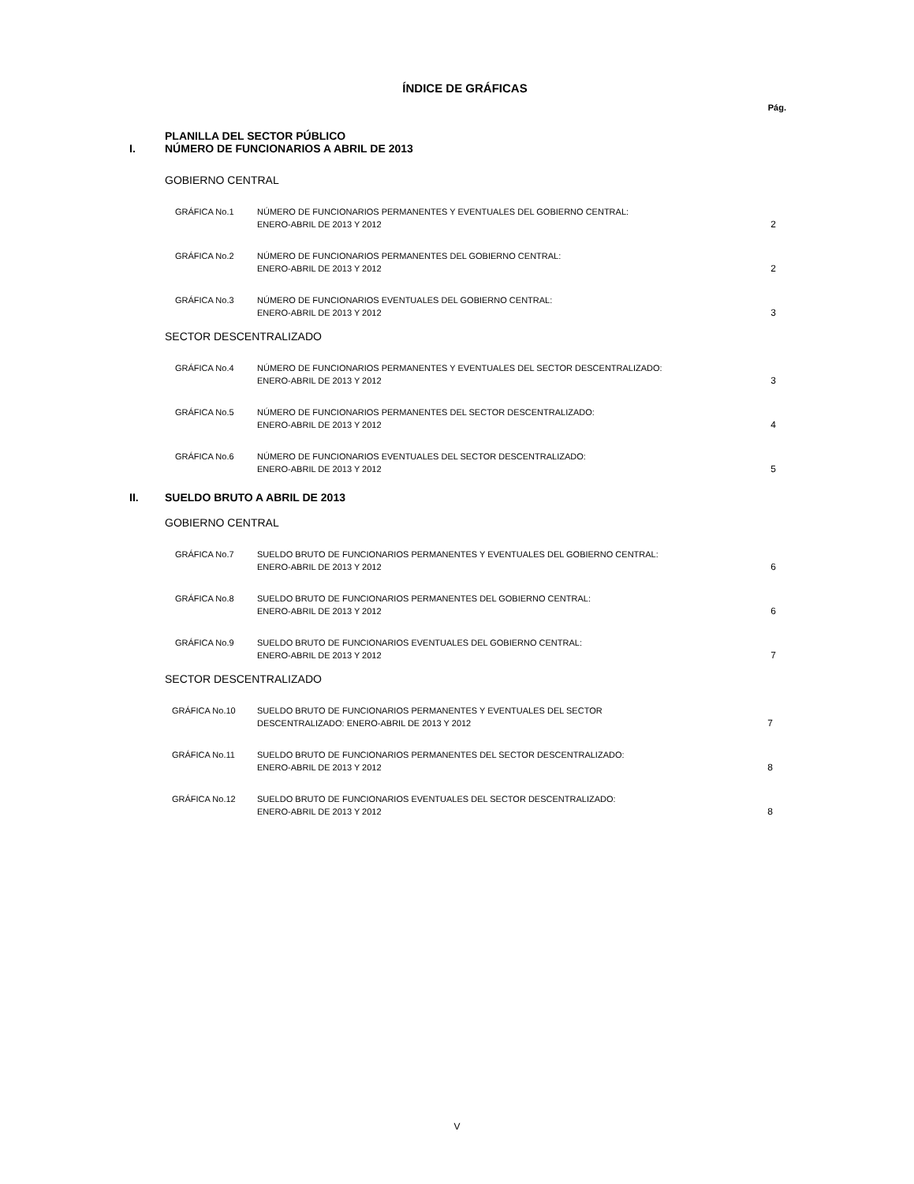ÍNDICE DE GRÁFICAS
Pág.
PLANILLA DEL SECTOR PÚBLICO
I. NÚMERO DE FUNCIONARIOS A ABRIL DE 2013
GOBIERNO CENTRAL
GRÁFICA No.1 NÚMERO DE FUNCIONARIOS PERMANENTES Y EVENTUALES DEL GOBIERNO CENTRAL:
ENERO-ABRIL DE 2013 Y 2012 2
GRÁFICA No.2 NÚMERO DE FUNCIONARIOS PERMANENTES DEL GOBIERNO CENTRAL:
ENERO-ABRIL DE 2013 Y 2012 2
GRÁFICA No.3 NÚMERO DE FUNCIONARIOS EVENTUALES DEL GOBIERNO CENTRAL:
ENERO-ABRIL DE 2013 Y 2012 3
SECTOR DESCENTRALIZADO
GRÁFICA No.4 NÚMERO DE FUNCIONARIOS PERMANENTES Y EVENTUALES DEL SECTOR DESCENTRALIZADO:
ENERO-ABRIL DE 2013 Y 2012 3
GRÁFICA No.5 NÚMERO DE FUNCIONARIOS PERMANENTES DEL SECTOR DESCENTRALIZADO:
ENERO-ABRIL DE 2013 Y 2012 4
GRÁFICA No.6 NÚMERO DE FUNCIONARIOS EVENTUALES DEL SECTOR DESCENTRALIZADO:
ENERO-ABRIL DE 2013 Y 2012 5
II. SUELDO BRUTO A ABRIL DE 2013
GOBIERNO CENTRAL
GRÁFICA No.7 SUELDO BRUTO DE FUNCIONARIOS PERMANENTES Y EVENTUALES DEL GOBIERNO CENTRAL:
ENERO-ABRIL DE 2013 Y 2012 6
GRÁFICA No.8 SUELDO BRUTO DE FUNCIONARIOS PERMANENTES DEL GOBIERNO CENTRAL:
ENERO-ABRIL DE 2013 Y 2012 6
GRÁFICA No.9 SUELDO BRUTO DE FUNCIONARIOS EVENTUALES DEL GOBIERNO CENTRAL:
ENERO-ABRIL DE 2013 Y 2012 7
SECTOR DESCENTRALIZADO
GRÁFICA No.10 SUELDO BRUTO DE FUNCIONARIOS PERMANENTES Y EVENTUALES DEL SECTOR
DESCENTRALIZADO: ENERO-ABRIL DE 2013 Y 2012 7
GRÁFICA No.11 SUELDO BRUTO DE FUNCIONARIOS PERMANENTES DEL SECTOR DESCENTRALIZADO:
ENERO-ABRIL DE 2013 Y 2012 8
GRÁFICA No.12 SUELDO BRUTO DE FUNCIONARIOS EVENTUALES DEL SECTOR DESCENTRALIZADO:
ENERO-ABRIL DE 2013 Y 2012 8
V